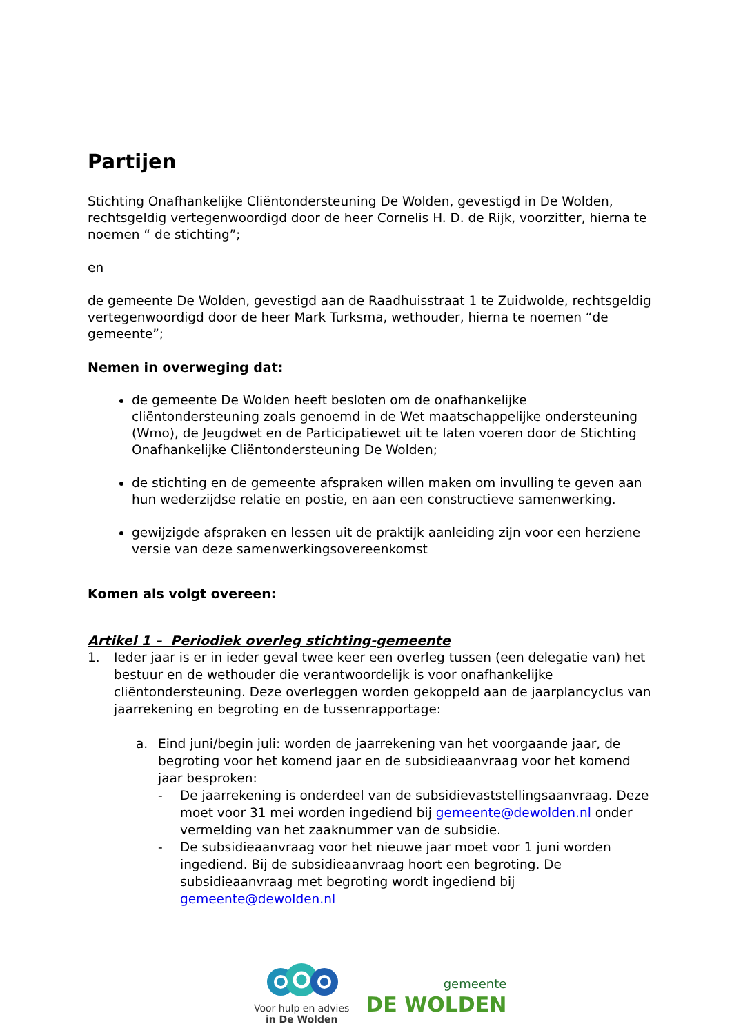Partijen
Stichting Onafhankelijke Cliëntondersteuning De Wolden, gevestigd in De Wolden, rechtsgeldig vertegenwoordigd door de heer Cornelis H. D. de Rijk, voorzitter, hierna te noemen “ de stichting”;
en
de gemeente De Wolden, gevestigd aan de Raadhuisstraat 1 te Zuidwolde, rechtsgeldig vertegenwoordigd door de heer Mark Turksma, wethouder, hierna te noemen “de gemeente”;
Nemen in overweging dat:
de gemeente De Wolden heeft besloten om de onafhankelijke cliëntondersteuning zoals genoemd in de Wet maatschappelijke ondersteuning (Wmo), de Jeugdwet en de Participatiewet uit te laten voeren door de Stichting Onafhankelijke Cliëntondersteuning De Wolden;
de stichting en de gemeente afspraken willen maken om invulling te geven aan hun wederzijdse relatie en postie, en aan een constructieve samenwerking.
gewijzigde afspraken en lessen uit de praktijk aanleiding zijn voor een herziene versie van deze samenwerkingsovereenkomst
Komen als volgt overeen:
Artikel 1 – Periodiek overleg stichting-gemeente
1. Ieder jaar is er in ieder geval twee keer een overleg tussen (een delegatie van) het bestuur en de wethouder die verantwoordelijk is voor onafhankelijke cliëntondersteuning. Deze overleggen worden gekoppeld aan de jaarplancyclus van jaarrekening en begroting en de tussenrapportage:
a. Eind juni/begin juli: worden de jaarrekening van het voorgaande jaar, de begroting voor het komend jaar en de subsidieaanvraag voor het komend jaar besproken:
- De jaarrekening is onderdeel van de subsidievaststellingsaanvraag. Deze moet voor 31 mei worden ingediend bij gemeente@dewolden.nl onder vermelding van het zaaknummer van de subsidie.
- De subsidieaanvraag voor het nieuwe jaar moet voor 1 juni worden ingediend. Bij de subsidieaanvraag hoort een begroting. De subsidieaanvraag met begroting wordt ingediend bij gemeente@dewolden.nl
Voor hulp en advies
in De Wolden
gemeente
DE WOLDEN